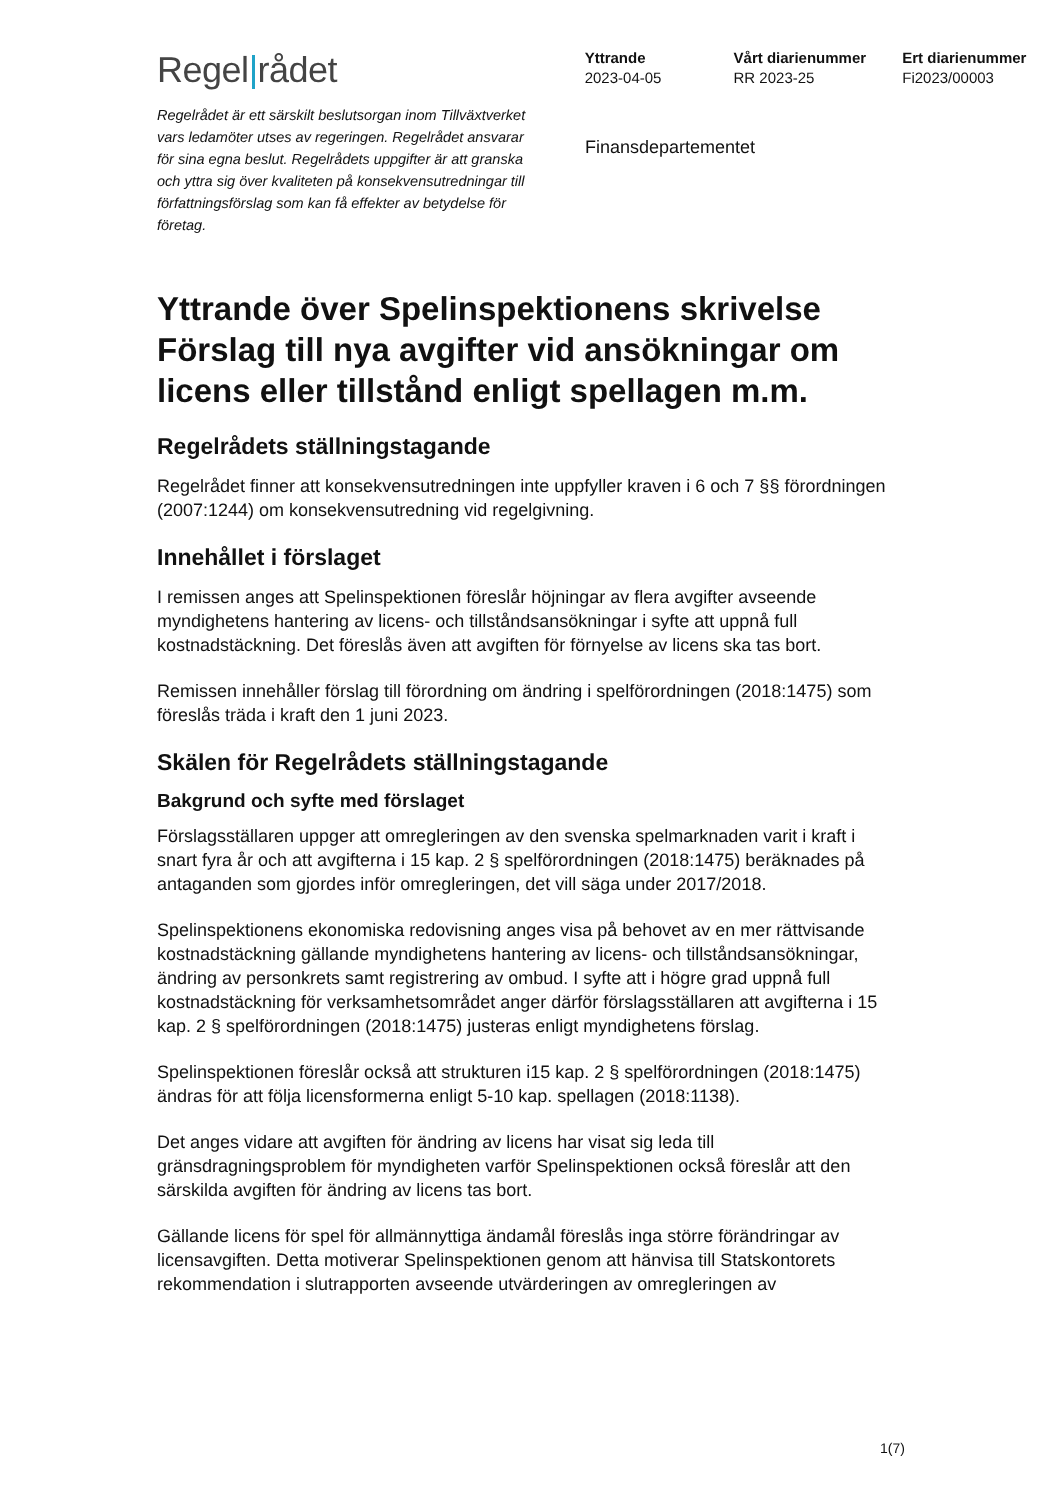Regel rådet
Yttrande
2023-04-05
Vårt diarienummer
RR 2023-25
Ert diarienummer
Fi2023/00003
Regelrådet är ett särskilt beslutsorgan inom Tillväxtverket vars ledamöter utses av regeringen. Regelrådet ansvarar för sina egna beslut. Regelrådets uppgifter är att granska och yttra sig över kvaliteten på konsekvensutredningar till författningsförslag som kan få effekter av betydelse för företag.
Finansdepartementet
Yttrande över Spelinspektionens skrivelse Förslag till nya avgifter vid ansökningar om licens eller tillstånd enligt spellagen m.m.
Regelrådets ställningstagande
Regelrådet finner att konsekvensutredningen inte uppfyller kraven i 6 och 7 §§ förordningen (2007:1244) om konsekvensutredning vid regelgivning.
Innehållet i förslaget
I remissen anges att Spelinspektionen föreslår höjningar av flera avgifter avseende myndighetens hantering av licens- och tillståndsansökningar i syfte att uppnå full kostnadstäckning. Det föreslås även att avgiften för förnyelse av licens ska tas bort.
Remissen innehåller förslag till förordning om ändring i spelförordningen (2018:1475) som föreslås träda i kraft den 1 juni 2023.
Skälen för Regelrådets ställningstagande
Bakgrund och syfte med förslaget
Förslagsställaren uppger att omregleringen av den svenska spelmarknaden varit i kraft i snart fyra år och att avgifterna i 15 kap. 2 § spelförordningen (2018:1475) beräknades på antaganden som gjordes inför omregleringen, det vill säga under 2017/2018.
Spelinspektionens ekonomiska redovisning anges visa på behovet av en mer rättvisande kostnadstäckning gällande myndighetens hantering av licens- och tillståndsansökningar, ändring av personkrets samt registrering av ombud. I syfte att i högre grad uppnå full kostnadstäckning för verksamhetsområdet anger därför förslagsställaren att avgifterna i 15 kap. 2 § spelförordningen (2018:1475) justeras enligt myndighetens förslag.
Spelinspektionen föreslår också att strukturen i15 kap. 2 § spelförordningen (2018:1475) ändras för att följa licensformerna enligt 5-10 kap. spellagen (2018:1138).
Det anges vidare att avgiften för ändring av licens har visat sig leda till gränsdragningsproblem för myndigheten varför Spelinspektionen också föreslår att den särskilda avgiften för ändring av licens tas bort.
Gällande licens för spel för allmännyttiga ändamål föreslås inga större förändringar av licensavgiften. Detta motiverar Spelinspektionen genom att hänvisa till Statskontorets rekommendation i slutrapporten avseende utvärderingen av omregleringen av
1(7)